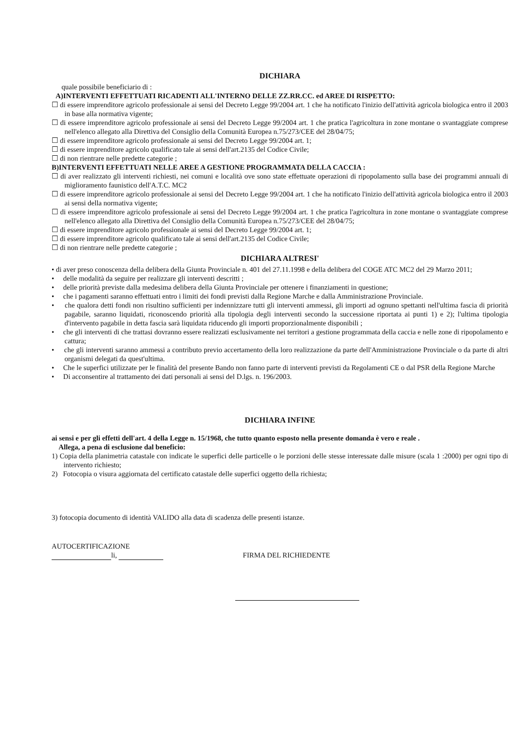DICHIARA
quale possibile beneficiario di :
A)INTERVENTI EFFETTUATI RICADENTI ALL'INTERNO DELLE ZZ.RR.CC. ed AREE DI RISPETTO:
☐ di essere imprenditore agricolo professionale ai sensi del Decreto Legge 99/2004 art. 1 che ha notificato l'inizio dell'attività agricola biologica entro il 2003 in base alla normativa vigente;
☐ di essere imprenditore agricolo professionale ai sensi del Decreto Legge 99/2004 art. 1 che pratica l'agricoltura in zone montane o svantaggiate comprese nell'elenco allegato alla Direttiva del Consiglio della Comunità Europea n.75/273/CEE del 28/04/75;
☐ di essere imprenditore agricolo professionale ai sensi del Decreto Legge 99/2004 art. 1;
☐ di essere imprenditore agricolo qualificato tale ai sensi dell'art.2135 del Codice Civile;
☐ di non rientrare nelle predette categorie ;
B)INTERVENTI EFFETTUATI NELLE AREE A GESTIONE PROGRAMMATA DELLA CACCIA :
☐ di aver realizzato gli interventi richiesti, nei comuni e località ove sono state effettuate operazioni di ripopolamento sulla base dei programmi annuali di miglioramento faunistico dell'A.T.C. MC2
☐ di essere imprenditore agricolo professionale ai sensi del Decreto Legge 99/2004 art. 1 che ha notificato l'inizio dell'attività agricola biologica entro il 2003 ai sensi della normativa vigente;
☐ di essere imprenditore agricolo professionale ai sensi del Decreto Legge 99/2004 art. 1 che pratica l'agricoltura in zone montane o svantaggiate comprese nell'elenco allegato alla Direttiva del Consiglio della Comunità Europea n.75/273/CEE del 28/04/75;
☐ di essere imprenditore agricolo professionale ai sensi del Decreto Legge 99/2004 art. 1;
☐ di essere imprenditore agricolo qualificato tale ai sensi dell'art.2135 del Codice Civile;
☐ di non rientrare nelle predette categorie ;
DICHIARA ALTRESI'
• di aver preso conoscenza della delibera della Giunta Provinciale n. 401 del 27.11.1998 e della delibera del COGE ATC MC2 del 29 Marzo 2011;
• delle modalità da seguire per realizzare gli interventi descritti ;
• delle priorità previste dalla medesima delibera della Giunta Provinciale per ottenere i finanziamenti in questione;
• che i pagamenti saranno effettuati entro i limiti dei fondi previsti dalla Regione Marche e dalla Amministrazione Provinciale.
• che qualora detti fondi non risultino sufficienti per indennizzare tutti gli interventi ammessi, gli importi ad ognuno spettanti nell'ultima fascia di priorità pagabile, saranno liquidati, riconoscendo priorità alla tipologia degli interventi secondo la successione riportata ai punti 1) e 2); l'ultima tipologia d'intervento pagabile in detta fascia sarà liquidata riducendo gli importi proporzionalmente disponibili ;
• che gli interventi di che trattasi dovranno essere realizzati esclusivamente nei territori a gestione programmata della caccia e nelle zone di ripopolamento e cattura;
• che gli interventi saranno ammessi a contributo previo accertamento della loro realizzazione da parte dell'Amministrazione Provinciale o da parte di altri organismi delegati da quest'ultima.
• Che le superfici utilizzate per le finalità del presente Bando non fanno parte di interventi previsti da Regolamenti CE o dal PSR della Regione Marche
• Di acconsentire al trattamento dei dati personali ai sensi del D.lgs. n. 196/2003.
DICHIARA INFINE
ai sensi e per gli effetti dell'art. 4 della Legge n. 15/1968, che tutto quanto esposto nella presente domanda è vero e reale .
Allega, a pena di esclusione dal beneficio:
1) Copia della planimetria catastale con indicate le superfici delle particelle o le porzioni delle stesse interessate dalle misure (scala 1 :2000) per ogni tipo di intervento richiesto;
2) Fotocopia o visura aggiornata del certificato catastale delle superfici oggetto della richiesta;
3) fotocopia documento di identità VALIDO alla data di scadenza delle presenti istanze.
AUTOCERTIFICAZIONE
li, FIRMA DEL RICHIEDENTE